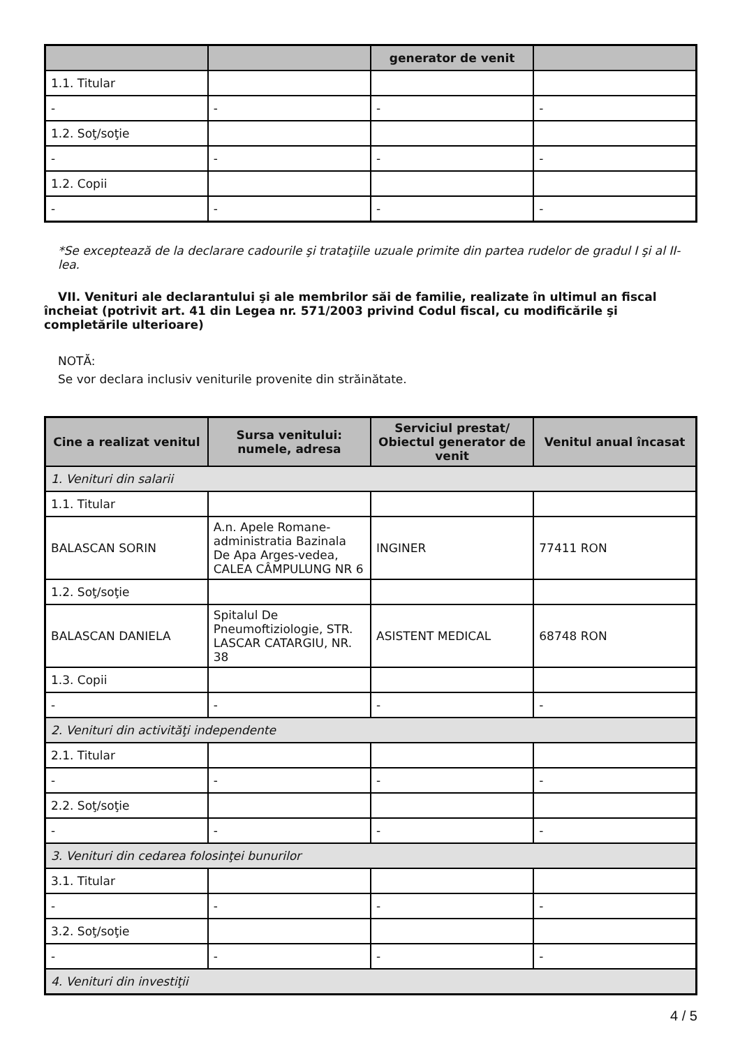| | | generator de venit | |
| --- | --- | --- | --- |
| 1.1. Titular | | | |
| - | - | - | - |
| 1.2. Soţ/soţie | | | |
| - | - | - | - |
| 1.2. Copii | | | |
| - | - | - | - |
*Se exceptează de la declarare cadourile şi trataţiile uzuale primite din partea rudelor de gradul I şi al II-lea.
VII. Venituri ale declarantului şi ale membrilor săi de familie, realizate în ultimul an fiscal încheiat (potrivit art. 41 din Legea nr. 571/2003 privind Codul fiscal, cu modificările şi completările ulterioare)
NOTĂ:
Se vor declara inclusiv veniturile provenite din străinătate.
| Cine a realizat venitul | Sursa venitului: numele, adresa | Serviciul prestat/ Obiectul generator de venit | Venitul anual încasat |
| --- | --- | --- | --- |
| 1. Venituri din salarii | | | |
| 1.1. Titular | | | |
| BALASCAN SORIN | A.n. Apele Romane-administratia Bazinala De Apa Arges-vedea, CALEA CÂMPULUNG NR 6 | INGINER | 77411 RON |
| 1.2. Soţ/soţie | | | |
| BALASCAN DANIELA | Spitalul De Pneumoftiziologie, STR. LASCAR CATARGIU, NR. 38 | ASISTENT MEDICAL | 68748 RON |
| 1.3. Copii | | | |
| - | - | - | - |
| 2. Venituri din activităţi independente | | | |
| 2.1. Titular | | | |
| - | - | - | - |
| 2.2. Soţ/soţie | | | |
| - | - | - | - |
| 3. Venituri din cedarea folosinţei bunurilor | | | |
| 3.1. Titular | | | |
| - | - | - | - |
| 3.2. Soţ/soţie | | | |
| - | - | - | - |
| 4. Venituri din investiţii | | | |
4 / 5